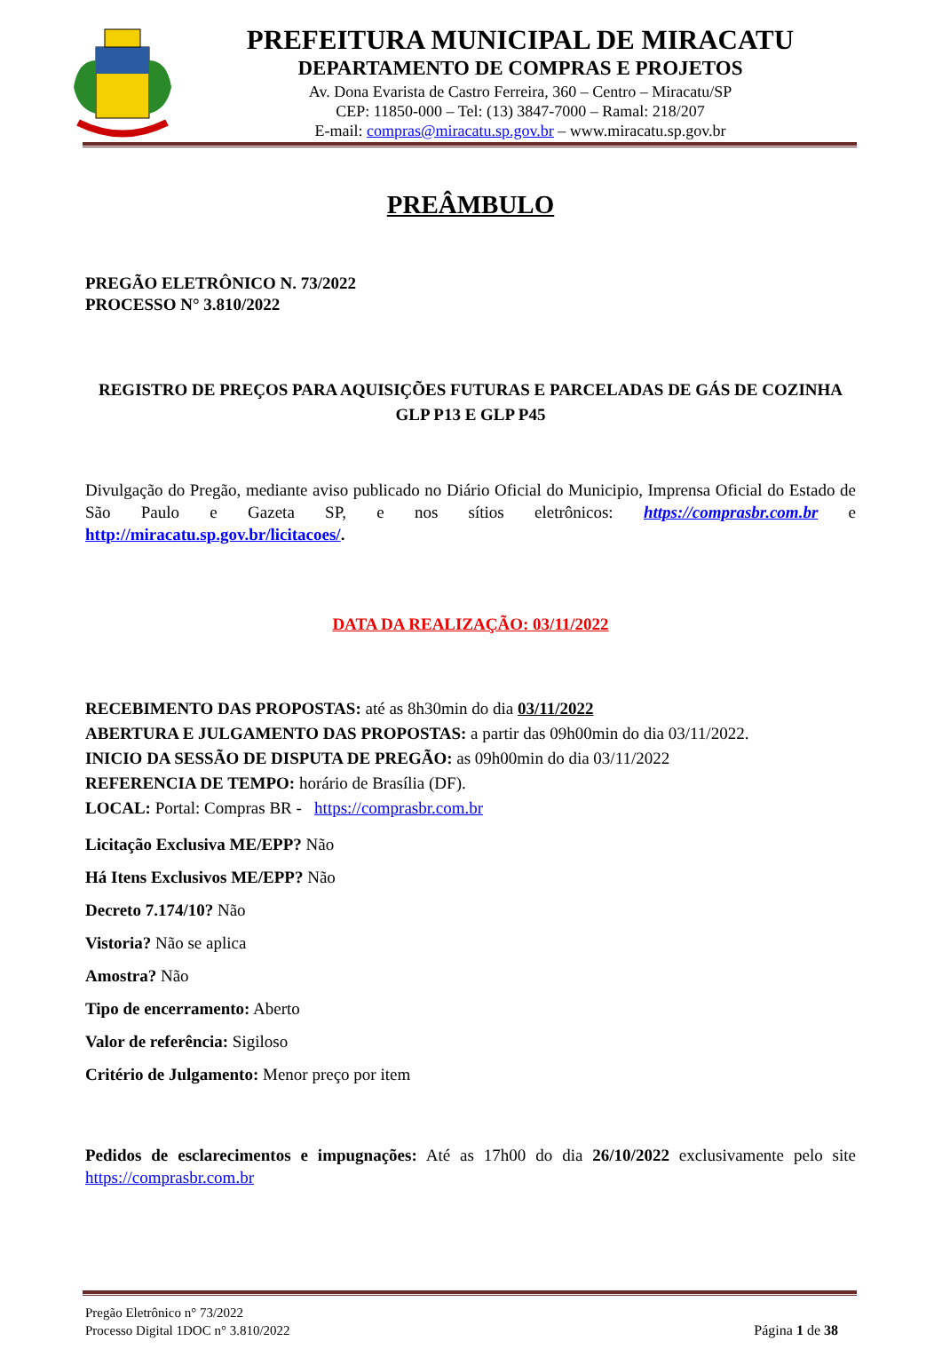PREFEITURA MUNICIPAL DE MIRACATU
DEPARTAMENTO DE COMPRAS E PROJETOS
Av. Dona Evarista de Castro Ferreira, 360 – Centro – Miracatu/SP
CEP: 11850-000 – Tel: (13) 3847-7000 – Ramal: 218/207
E-mail: compras@miracatu.sp.gov.br – www.miracatu.sp.gov.br
PREÂMBULO
PREGÃO ELETRÔNICO N. 73/2022
PROCESSO N° 3.810/2022
REGISTRO DE PREÇOS PARA AQUISIÇÕES FUTURAS E PARCELADAS DE GÁS DE COZINHA GLP P13 E GLP P45
Divulgação do Pregão, mediante aviso publicado no Diário Oficial do Municipio, Imprensa Oficial do Estado de São Paulo e Gazeta SP, e nos sítios eletrônicos: https://comprasbr.com.br e http://miracatu.sp.gov.br/licitacoes/.
DATA DA REALIZAÇÃO: 03/11/2022
RECEBIMENTO DAS PROPOSTAS: até as 8h30min do dia 03/11/2022
ABERTURA E JULGAMENTO DAS PROPOSTAS: a partir das 09h00min do dia 03/11/2022.
INICIO DA SESSÃO DE DISPUTA DE PREGÃO: as 09h00min do dia 03/11/2022
REFERENCIA DE TEMPO: horário de Brasília (DF).
LOCAL: Portal: Compras BR - https://comprasbr.com.br
Licitação Exclusiva ME/EPP? Não
Há Itens Exclusivos ME/EPP? Não
Decreto 7.174/10? Não
Vistoria? Não se aplica
Amostra? Não
Tipo de encerramento: Aberto
Valor de referência: Sigiloso
Critério de Julgamento: Menor preço por item
Pedidos de esclarecimentos e impugnações: Até as 17h00 do dia 26/10/2022 exclusivamente pelo site https://comprasbr.com.br
Pregão Eletrônico n° 73/2022
Processo Digital 1DOC n° 3.810/2022
Página 1 de 38